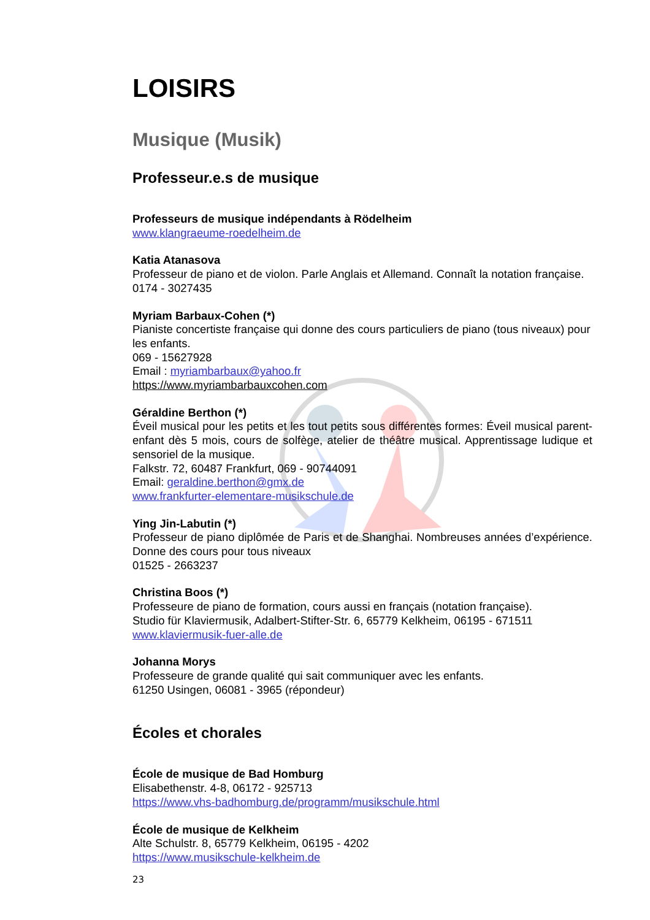LOISIRS
Musique (Musik)
Professeur.e.s de musique
Professeurs de musique indépendants à Rödelheim
www.klangraeume-roedelheim.de
Katia Atanasova
Professeur de piano et de violon. Parle Anglais et Allemand. Connaît la notation française.
0174 - 3027435
Myriam Barbaux-Cohen (*)
Pianiste concertiste française qui donne des cours particuliers de piano (tous niveaux) pour les enfants.
069 - 15627928
Email : myriambarbaux@yahoo.fr
https://www.myriambarbauxcohen.com
Géraldine Berthon (*)
Éveil musical pour les petits et les tout petits sous différentes formes: Éveil musical parent-enfant dès 5 mois, cours de solfège, atelier de théâtre musical. Apprentissage ludique et sensoriel de la musique.
Falkstr. 72, 60487 Frankfurt, 069 - 90744091
Email: geraldine.berthon@gmx.de
www.frankfurter-elementare-musikschule.de
Ying Jin-Labutin (*)
Professeur de piano diplômée de Paris et de Shanghai. Nombreuses années d’expérience. Donne des cours pour tous niveaux
01525 - 2663237
Christina Boos (*)
Professeure de piano de formation, cours aussi en français (notation française).
Studio für Klaviermusik, Adalbert-Stifter-Str. 6, 65779 Kelkheim, 06195 - 671511
www.klaviermusik-fuer-alle.de
Johanna Morys
Professeure de grande qualité qui sait communiquer avec les enfants.
61250 Usingen, 06081 - 3965 (répondeur)
Écoles et chorales
École de musique de Bad Homburg
Elisabethenstr. 4-8, 06172 - 925713
https://www.vhs-badhomburg.de/programm/musikschule.html
École de musique de Kelkheim
Alte Schulstr. 8, 65779 Kelkheim, 06195 - 4202
https://www.musikschule-kelkheim.de
23